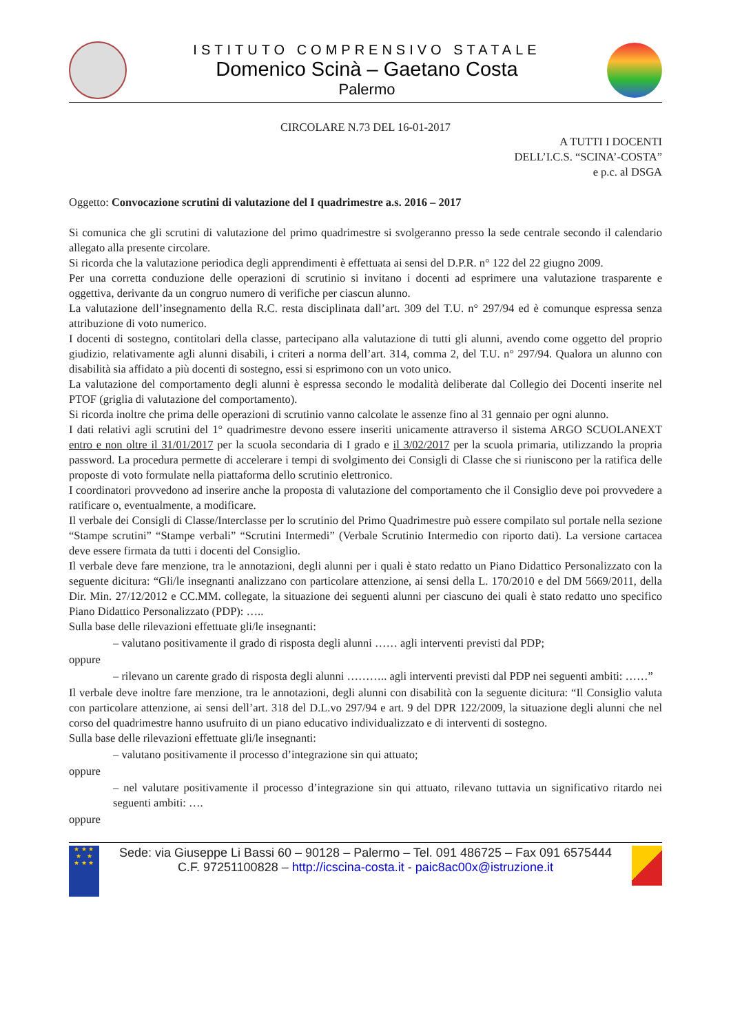ISTITUTO COMPRENSIVO STATALE
Domenico Scinà – Gaetano Costa
Palermo
CIRCOLARE N.73 DEL 16-01-2017
A TUTTI I DOCENTI
DELL’I.C.S. “SCINA’-COSTA”
e p.c. al DSGA
Oggetto: Convocazione scrutini di valutazione del I quadrimestre a.s. 2016 – 2017
Si comunica che gli scrutini di valutazione del primo quadrimestre si svolgeranno presso la sede centrale secondo il calendario allegato alla presente circolare.
Si ricorda che la valutazione periodica degli apprendimenti è effettuata ai sensi del D.P.R. n° 122 del 22 giugno 2009.
Per una corretta conduzione delle operazioni di scrutinio si invitano i docenti ad esprimere una valutazione trasparente e oggettiva, derivante da un congruo numero di verifiche per ciascun alunno.
La valutazione dell’insegnamento della R.C. resta disciplinata dall’art. 309 del T.U. n° 297/94 ed è comunque espressa senza attribuzione di voto numerico.
I docenti di sostegno, contitolari della classe, partecipano alla valutazione di tutti gli alunni, avendo come oggetto del proprio giudizio, relativamente agli alunni disabili, i criteri a norma dell’art. 314, comma 2, del T.U. n° 297/94. Qualora un alunno con disabilità sia affidato a più docenti di sostegno, essi si esprimono con un voto unico.
La valutazione del comportamento degli alunni è espressa secondo le modalità deliberate dal Collegio dei Docenti inserite nel PTOF (griglia di valutazione del comportamento).
Si ricorda inoltre che prima delle operazioni di scrutinio vanno calcolate le assenze fino al 31 gennaio per ogni alunno.
I dati relativi agli scrutini del 1° quadrimestre devono essere inseriti unicamente attraverso il sistema ARGO SCUOLANEXT entro e non oltre il 31/01/2017 per la scuola secondaria di I grado e il 3/02/2017 per la scuola primaria, utilizzando la propria password. La procedura permette di accelerare i tempi di svolgimento dei Consigli di Classe che si riuniscono per la ratifica delle proposte di voto formulate nella piattaforma dello scrutinio elettronico.
I coordinatori provvedono ad inserire anche la proposta di valutazione del comportamento che il Consiglio deve poi provvedere a ratificare o, eventualmente, a modificare.
Il verbale dei Consigli di Classe/Interclasse per lo scrutinio del Primo Quadrimestre può essere compilato sul portale nella sezione “Stampe scrutini” “Stampe verbali” “Scrutini Intermedi” (Verbale Scrutinio Intermedio con riporto dati). La versione cartacea deve essere firmata da tutti i docenti del Consiglio.
Il verbale deve fare menzione, tra le annotazioni, degli alunni per i quali è stato redatto un Piano Didattico Personalizzato con la seguente dicitura: “Gli/le insegnanti analizzano con particolare attenzione, ai sensi della L. 170/2010 e del DM 5669/2011, della Dir. Min. 27/12/2012 e CC.MM. collegate, la situazione dei seguenti alunni per ciascuno dei quali è stato redatto uno specifico Piano Didattico Personalizzato (PDP): …..
Sulla base delle rilevazioni effettuate gli/le insegnanti:
– valutano positivamente il grado di risposta degli alunni …… agli interventi previsti dal PDP;
oppure
– rilevano un carente grado di risposta degli alunni ……….. agli interventi previsti dal PDP nei seguenti ambiti: ……”
Il verbale deve inoltre fare menzione, tra le annotazioni, degli alunni con disabilità con la seguente dicitura: “Il Consiglio valuta con particolare attenzione, ai sensi dell’art. 318 del D.L.vo 297/94 e art. 9 del DPR 122/2009, la situazione degli alunni che nel corso del quadrimestre hanno usufruito di un piano educativo individualizzato e di interventi di sostegno.
Sulla base delle rilevazioni effettuate gli/le insegnanti:
– valutano positivamente il processo d’integrazione sin qui attuato;
oppure
– nel valutare positivamente il processo d’integrazione sin qui attuato, rilevano tuttavia un significativo ritardo nei seguenti ambiti: ….
oppure
★ ★ ★
★ ★
★ ★ ★
Sede: via Giuseppe Li Bassi 60 – 90128 – Palermo – Tel. 091 486725 – Fax 091 6575444
C.F. 97251100828 – http://icscina-costa.it - paic8ac00x@istruzione.it